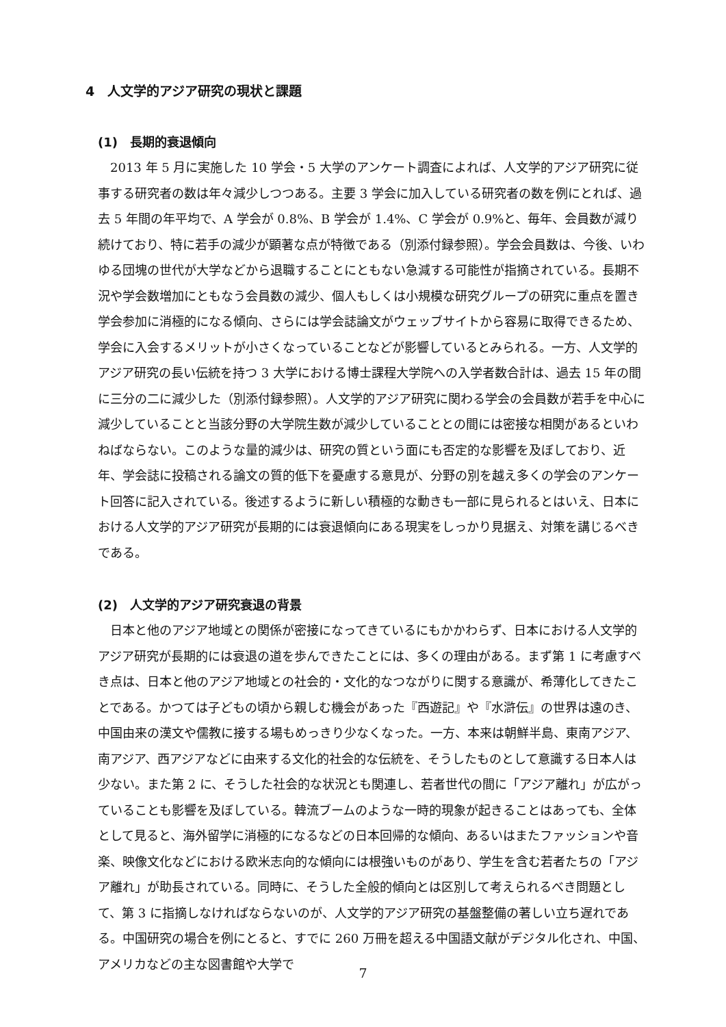4　人文学的アジア研究の現状と課題
(1)　長期的衰退傾向
2013 年 5 月に実施した 10 学会・5 大学のアンケート調査によれば、人文学的アジア研究に従事する研究者の数は年々減少しつつある。主要 3 学会に加入している研究者の数を例にとれば、過去 5 年間の年平均で、A 学会が 0.8%、B 学会が 1.4%、C 学会が 0.9%と、毎年、会員数が減り続けており、特に若手の減少が顕著な点が特徴である（別添付録参照）。学会会員数は、今後、いわゆる団塊の世代が大学などから退職することにともない急減する可能性が指摘されている。長期不況や学会数増加にともなう会員数の減少、個人もしくは小規模な研究グループの研究に重点を置き学会参加に消極的になる傾向、さらには学会誌論文がウェッブサイトから容易に取得できるため、学会に入会するメリットが小さくなっていることなどが影響しているとみられる。一方、人文学的アジア研究の長い伝統を持つ 3 大学における博士課程大学院への入学者数合計は、過去 15 年の間に三分の二に減少した（別添付録参照）。人文学的アジア研究に関わる学会の会員数が若手を中心に減少していることと当該分野の大学院生数が減少していることとの間には密接な相関があるといわねばならない。このような量的減少は、研究の質という面にも否定的な影響を及ぼしており、近年、学会誌に投稿される論文の質的低下を憂慮する意見が、分野の別を越え多くの学会のアンケート回答に記入されている。後述するように新しい積極的な動きも一部に見られるとはいえ、日本における人文学的アジア研究が長期的には衰退傾向にある現実をしっかり見据え、対策を講じるべきである。
(2)　人文学的アジア研究衰退の背景
日本と他のアジア地域との関係が密接になってきているにもかかわらず、日本における人文学的アジア研究が長期的には衰退の道を歩んできたことには、多くの理由がある。まず第 1 に考慮すべき点は、日本と他のアジア地域との社会的・文化的なつながりに関する意識が、希薄化してきたことである。かつては子どもの頃から親しむ機会があった『西遊記』や『水滸伝』の世界は遠のき、中国由来の漢文や儒教に接する場もめっきり少なくなった。一方、本来は朝鮮半島、東南アジア、南アジア、西アジアなどに由来する文化的社会的な伝統を、そうしたものとして意識する日本人は少ない。また第 2 に、そうした社会的な状況とも関連し、若者世代の間に「アジア離れ」が広がっていることも影響を及ぼしている。韓流ブームのような一時的現象が起きることはあっても、全体として見ると、海外留学に消極的になるなどの日本回帰的な傾向、あるいはまたファッションや音楽、映像文化などにおける欧米志向的な傾向には根強いものがあり、学生を含む若者たちの「アジア離れ」が助長されている。同時に、そうした全般的傾向とは区別して考えられるべき問題として、第 3 に指摘しなければならないのが、人文学的アジア研究の基盤整備の著しい立ち遅れである。中国研究の場合を例にとると、すでに 260 万冊を超える中国語文献がデジタル化され、中国、アメリカなどの主な図書館や大学で
7